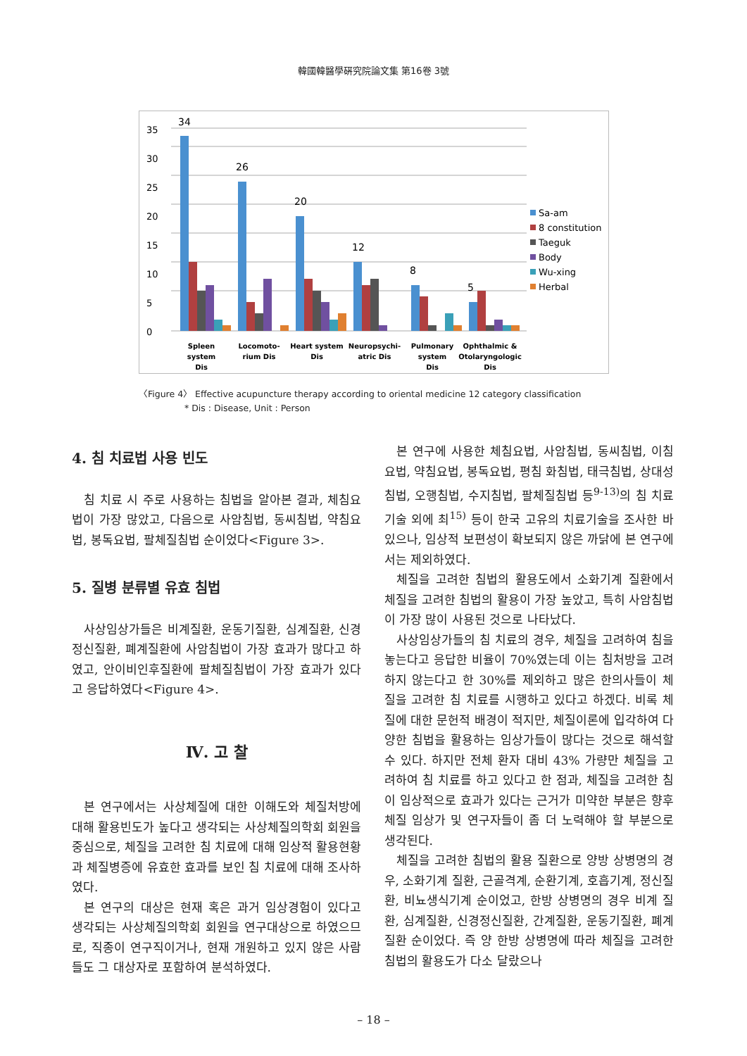韓國韓醫學硏究院論文集 第16卷 3號
0
5
10
15
20
25
30
35
34
26
20
12
8
5
Spleen
system
Dis
Locomoto-
rium Dis
Heart system
Dis
Neuropsychi-
atric Dis
Pulmonary
system
Dis
Ophthalmic &
Otolaryngologic
Dis
Sa-am
8 constitution
Taeguk
Body
Wu-xing
Herbal
〈Figure 4〉 Effective acupuncture therapy according to oriental medicine 12 category classification
* Dis : Disease, Unit : Person
4. 침 치료법 사용 빈도
침 치료 시 주로 사용하는 침법을 알아본 결과, 체침요법이 가장 많았고, 다음으로 사암침법, 동씨침법, 약침요법, 봉독요법, 팔체질침법 순이었다<Figure 3>.
5. 질병 분류별 유효 침법
사상임상가들은 비계질환, 운동기질환, 심계질환, 신경정신질환, 폐계질환에 사암침법이 가장 효과가 많다고 하였고, 안이비인후질환에 팔체질침법이 가장 효과가 있다고 응답하였다<Figure 4>.
Ⅳ. 고 찰
본 연구에서는 사상체질에 대한 이해도와 체질처방에 대해 활용빈도가 높다고 생각되는 사상체질의학회 회원을 중심으로, 체질을 고려한 침 치료에 대해 임상적 활용현황과 체질병증에 유효한 효과를 보인 침 치료에 대해 조사하였다.
본 연구의 대상은 현재 혹은 과거 임상경험이 있다고 생각되는 사상체질의학회 회원을 연구대상으로 하였으므로, 직종이 연구직이거나, 현재 개원하고 있지 않은 사람들도 그 대상자로 포함하여 분석하였다.
본 연구에 사용한 체침요법, 사암침법, 동씨침법, 이침요법, 약침요법, 봉독요법, 평침 화침법, 태극침법, 상대성침법, 오행침법, 수지침법, 팔체질침법 등<sup>9-13)</sup>의 침 치료 기술 외에 최<sup>15)</sup> 등이 한국 고유의 치료기술을 조사한 바 있으나, 임상적 보편성이 확보되지 않은 까닭에 본 연구에서는 제외하였다.
체질을 고려한 침법의 활용도에서 소화기계 질환에서 체질을 고려한 침법의 활용이 가장 높았고, 특히 사암침법이 가장 많이 사용된 것으로 나타났다.
사상임상가들의 침 치료의 경우, 체질을 고려하여 침을 놓는다고 응답한 비율이 70%였는데 이는 침처방을 고려하지 않는다고 한 30%를 제외하고 많은 한의사들이 체질을 고려한 침 치료를 시행하고 있다고 하겠다. 비록 체질에 대한 문헌적 배경이 적지만, 체질이론에 입각하여 다양한 침법을 활용하는 임상가들이 많다는 것으로 해석할 수 있다. 하지만 전체 환자 대비 43% 가량만 체질을 고려하여 침 치료를 하고 있다고 한 점과, 체질을 고려한 침이 임상적으로 효과가 있다는 근거가 미약한 부분은 향후 체질 임상가 및 연구자들이 좀 더 노력해야 할 부분으로 생각된다.
체질을 고려한 침법의 활용 질환으로 양방 상병명의 경우, 소화기계 질환, 근골격계, 순환기계, 호흡기계, 정신질환, 비뇨생식기계 순이었고, 한방 상병명의 경우 비계 질환, 심계질환, 신경정신질환, 간계질환, 운동기질환, 폐계질환 순이었다. 즉 양 한방 상병명에 따라 체질을 고려한 침법의 활용도가 다소 달랐으나
– 18 –